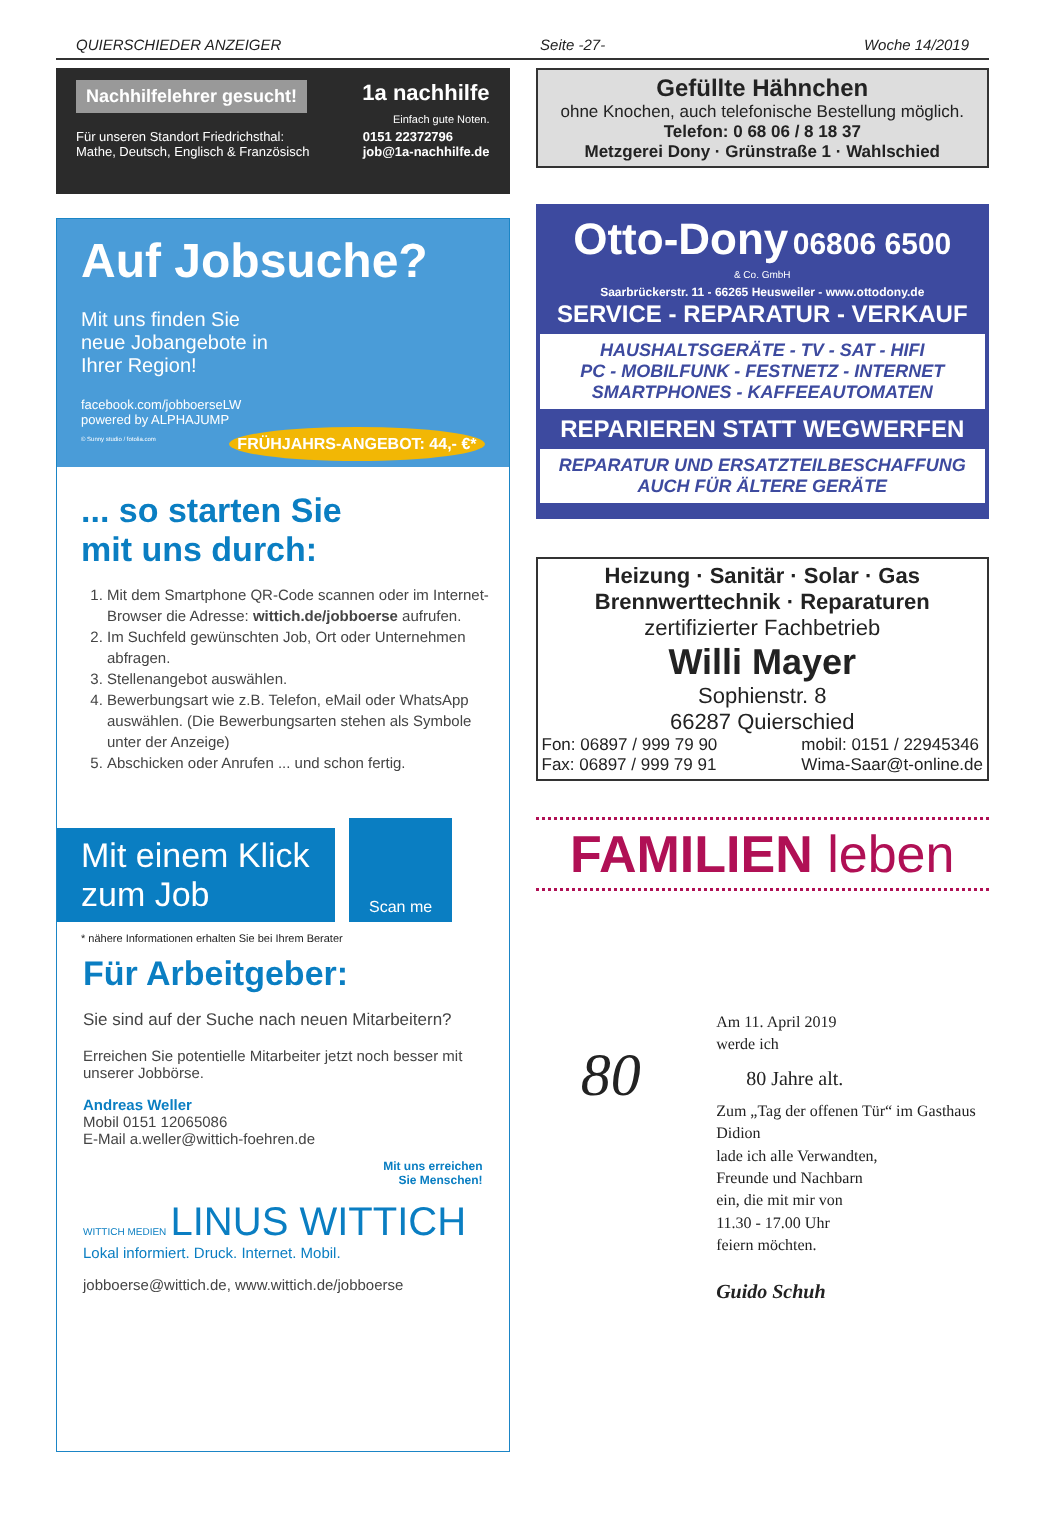QUIERSCHIEDER ANZEIGER Seite -27- Woche 14/2019
Nachhilfelehrer gesucht!
1a nachhilfe
Einfach gute Noten.
Für unseren Standort Friedrichsthal:
Mathe, Deutsch, Englisch & Französisch
0151 22372796
job@1a-nachhilfe.de
Auf Jobsuche?
Mit uns finden Sie
neue Jobangebote in
Ihrer Region!
facebook.com/jobboerseLW
powered by ALPHAJUMP
© Sunny studio / fotolia.com FRÜHJAHRS-ANGEBOT: 44,- €*
... so starten Sie
mit uns durch:
1. Mit dem Smartphone QR-Code scannen oder im Internet-Browser die Adresse: wittich.de/jobboerse aufrufen.
2. Im Suchfeld gewünschten Job, Ort oder Unternehmen abfragen.
3. Stellenangebot auswählen.
4. Bewerbungsart wie z.B. Telefon, eMail oder WhatsApp auswählen. (Die Bewerbungsarten stehen als Symbole unter der Anzeige)
5. Abschicken oder Anrufen ... und schon fertig.
Mit einem Klick zum Job
Scan me
* nähere Informationen erhalten Sie bei Ihrem Berater
Für Arbeitgeber:
Sie sind auf der Suche nach neuen Mitarbeitern?
Erreichen Sie potentielle Mitarbeiter jetzt noch besser mit unserer Jobbörse.
Andreas Weller
Mobil 0151 12065086
E-Mail a.weller@wittich-foehren.de
Mit uns erreichen
Sie Menschen!
WITTICH MEDIEN LINUS WITTICH
Lokal informiert. Druck. Internet. Mobil.
jobboerse@wittich.de, www.wittich.de/jobboerse
Gefüllte Hähnchen
ohne Knochen, auch telefonische Bestellung möglich.
Telefon: 0 68 06 / 8 18 37
Metzgerei Dony · Grünstraße 1 · Wahlschied
Otto-Dony 06806 6500
& Co. GmbH
Saarbrückerstr. 11 - 66265 Heusweiler - www.ottodony.de
SERVICE - REPARATUR - VERKAUF
HAUSHALTSGERÄTE - TV - SAT - HIFI
PC - MOBILFUNK - FESTNETZ - INTERNET
SMARTPHONES - KAFFEEAUTOMATEN
REPARIEREN STATT WEGWERFEN
REPARATUR UND ERSATZTEILBESCHAFFUNG
AUCH FÜR ÄLTERE GERÄTE
Heizung · Sanitär · Solar · Gas
Brennwerttechnik · Reparaturen
zertifizierter Fachbetrieb
Willi Mayer
Sophienstr. 8
66287 Quierschied
Fon: 06897 / 999 79 90
Fax: 06897 / 999 79 91 mobil: 0151 / 22945346
Wima-Saar@t-online.de
FAMILIEN leben
80
Am 11. April 2019
werde ich
80 Jahre alt.
Zum „Tag der offenen Tür“ im Gasthaus Didion
lade ich alle Verwandten,
Freunde und Nachbarn
ein, die mit mir von
11.30 - 17.00 Uhr
feiern möchten.
Guido Schuh